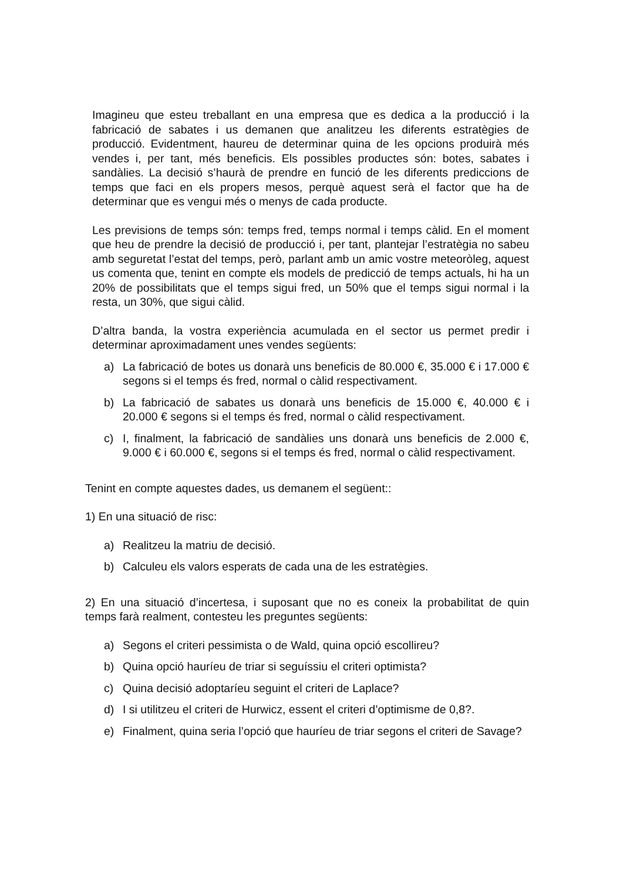Imagineu que esteu treballant en una empresa que es dedica a la producció i la fabricació de sabates i us demanen que analitzeu les diferents estratègies de producció. Evidentment, haureu de determinar quina de les opcions produirà més vendes i, per tant, més beneficis. Els possibles productes són: botes, sabates i sandàlies. La decisió s’haurà de prendre en funció de les diferents prediccions de temps que faci en els propers mesos, perquè aquest serà el factor que ha de determinar que es vengui més o menys de cada producte.
Les previsions de temps són: temps fred, temps normal i temps càlid. En el moment que heu de prendre la decisió de producció i, per tant, plantejar l’estratègia no sabeu amb seguretat l’estat del temps, però, parlant amb un amic vostre meteoròleg, aquest us comenta que, tenint en compte els models de predicció de temps actuals, hi ha un 20% de possibilitats que el temps sigui fred, un 50% que el temps sigui normal i la resta, un 30%, que sigui càlid.
D’altra banda, la vostra experiència acumulada en el sector us permet predir i determinar aproximadament unes vendes següents:
a) La fabricació de botes us donarà uns beneficis de 80.000 €, 35.000 € i 17.000 € segons si el temps és fred, normal o càlid respectivament.
b) La fabricació de sabates us donarà uns beneficis de 15.000 €, 40.000 € i 20.000 € segons si el temps és fred, normal o càlid respectivament.
c) I, finalment, la fabricació de sandàlies uns donarà uns beneficis de 2.000 €, 9.000 € i 60.000 €, segons si el temps és fred, normal o càlid respectivament.
Tenint en compte aquestes dades, us demanem el següent::
1) En una situació de risc:
a) Realitzeu la matriu de decisió.
b) Calculeu els valors esperats de cada una de les estratègies.
2) En una situació d’incertesa, i suposant que no es coneix la probabilitat de quin temps farà realment, contesteu les preguntes següents:
a) Segons el criteri pessimista o de Wald, quina opció escollireu?
b) Quina opció hauríeu de triar si seguíssiu el criteri optimista?
c) Quina decisió adoptaríeu seguint el criteri de Laplace?
d) I si utilitzeu el criteri de Hurwicz, essent el criteri d’optimisme de 0,8?.
e) Finalment, quina seria l’opció que hauríeu de triar segons el criteri de Savage?